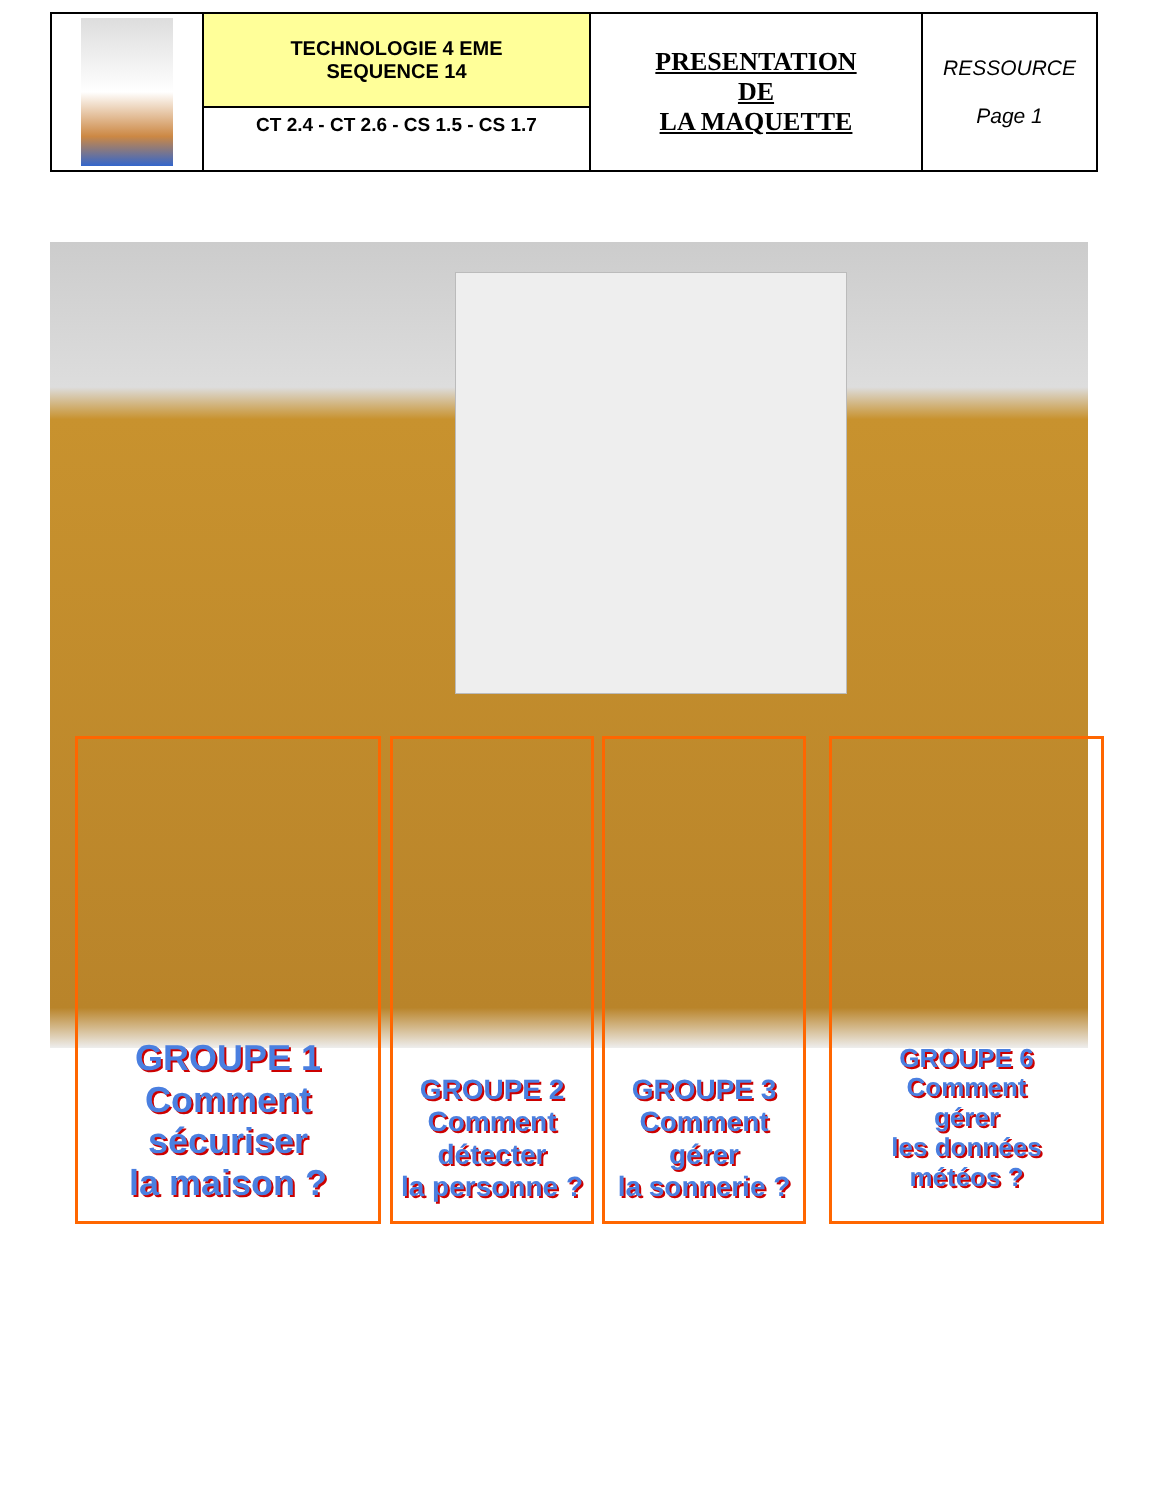| | TECHNOLOGIE 4 EME SEQUENCE 14 | PRESENTATION DE LA MAQUETTE | RESSOURCE Page 1 |
| | CT 2.4 - CT 2.6 - CS 1.5 - CS 1.7 | | |
GROUPE 1
Comment sécuriser
la maison ?
GROUPE 2
Comment
détecter
la personne ?
GROUPE 3
Comment
gérer
la sonnerie ?
GROUPE 6
Comment
gérer
les données
météos ?